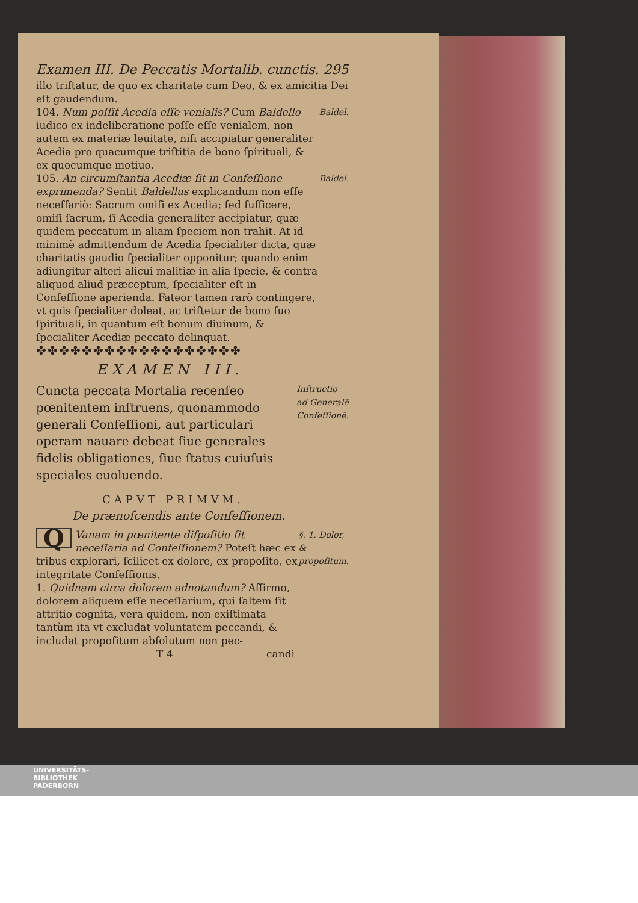Examen III. De Peccatis Mortalib. cunctis. 295
illo triſtatur, de quo ex charitate cum Deo, & ex amicitia Dei eſt gaudendum.
104. Num poſſit Acedia eſſe venialis? Cum Baldello iudico ex indeliberatione poſſe eſſe venialem, non autem ex materiæ leuitate, niſi accipiatur generaliter Acedia pro quacumque triſtitia de bono ſpirituali, & ex quocumque motiuo.
Baldel.
105. An circumſtantia Acediæ ſit in Confeſſione exprimenda? Sentit Baldellus explicandum non eſſe neceſſariò: Sacrum omiſi ex Acedia; ſed ſufficere, omiſi ſacrum, ſi Acedia generaliter accipiatur, quæ quidem peccatum in aliam ſpeciem non trahit. At id minimè admittendum de Acedia ſpecialiter dicta, quæ charitatis gaudio ſpecialiter opponitur; quando enim adiungitur alteri alicui malitiæ in alia ſpecie, & contra aliquod aliud præceptum, ſpecialiter eſt in Confeſſione aperienda. Fateor tamen rarò contingere, vt quis ſpecialiter doleat, ac triſtetur de bono ſuo ſpirituali, in quantum eſt bonum diuinum, & ſpecialiter Acediæ peccato delinquat.
Baldel.
✤✤✤✤✤✤✤✤✤✤✤✤✤✤✤✤✤✤
EXAMEN III.
Cuncta peccata Mortalia recenſeo pœnitentem inſtruens, quonammodo generali Confeſſioni, aut particulari operam nauare debeat ſiue generales fidelis obligationes, ſiue ſtatus cuiuſuis speciales euoluendo.
Inſtructio ad Generalē Confeſſionē.
CAPVT PRIMVM.
De prænoſcendis ante Confeſſionem.
QVanam in pœnitente diſpoſitio ſit neceſſaria ad Confeſſionem? Poteſt hæc ex tribus explorari, ſcilicet ex dolore, ex propoſito, ex integritate Confeſſionis.
§. 1. Dolor, & propoſitum.
1. Quidnam circa dolorem adnotandum? Affirmo, dolorem aliquem eſſe neceſſarium, qui ſaltem ſit attritio cognita, vera quidem, non exiſtimata tantùm ita vt excludat voluntatem peccandi, & includat propoſitum abſolutum non pec-
T 4 candi
UNIVERSITÄTS-
BIBLIOTHEK
PADERBORN